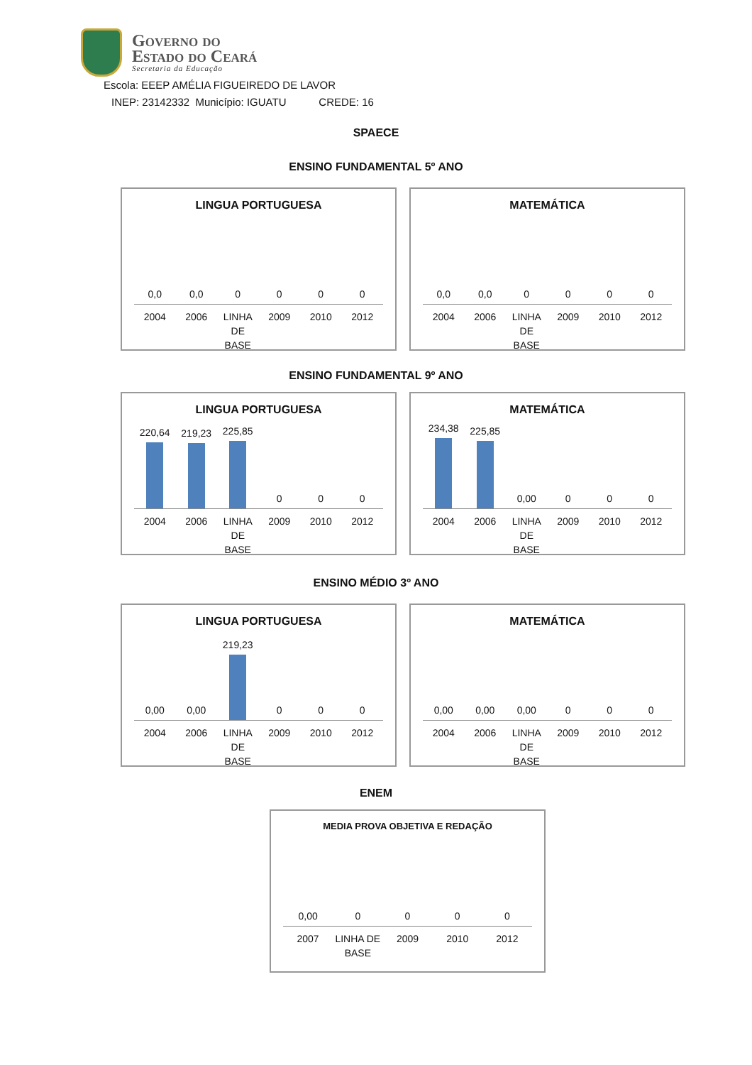Governo do
Estado do Ceará
Secretaria da Educação
Escola: EEEP AMÉLIA FIGUEIREDO DE LAVOR
INEP: 23142332 Município: IGUATU CREDE: 16
SPAECE
ENSINO FUNDAMENTAL 5º ANO
LINGUA PORTUGUESA
0,0
0,0
0
0
0
0
2004 2006 LINHA DE BASE 2009 2010 2012
MATEMÁTICA
0,0
0,0
0
0
0
0
2004 2006 LINHA DE BASE 2009 2010 2012
ENSINO FUNDAMENTAL 9º ANO
LINGUA PORTUGUESA
220,64
219,23
225,85
0
0
0
2004 2006 LINHA DE BASE 2009 2010 2012
MATEMÁTICA
234,38
225,85
0,00
0
0
0
2004 2006 LINHA DE BASE 2009 2010 2012
ENSINO MÉDIO 3º ANO
LINGUA PORTUGUESA
0,00
0,00
219,23
0
0
0
2004 2006 LINHA DE BASE 2009 2010 2012
MATEMÁTICA
0,00
0,00
0,00
0
0
0
2004 2006 LINHA DE BASE 2009 2010 2012
ENEM
MEDIA PROVA OBJETIVA E REDAÇÃO
0,00
0
0
0
0
2007 LINHA DE BASE 2009 2010 2012